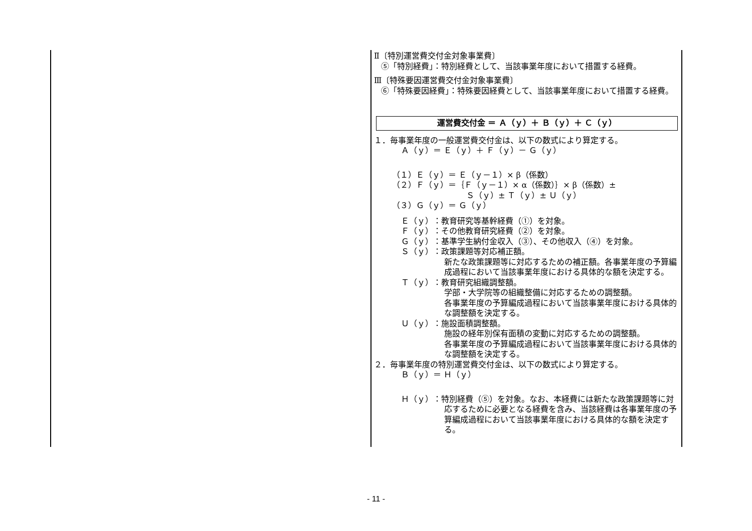Ⅱ〔特別運営費交付金対象事業費〕
⑤「特別経費」：特別経費として、当該事業年度において措置する経費。
Ⅲ〔特殊要因運営費交付金対象事業費〕
⑥「特殊要因経費」：特殊要因経費として、当該事業年度において措置する経費。
運営費交付金 ＝ Ａ（ｙ）＋ Ｂ（ｙ）＋ Ｃ（ｙ）
１．毎事業年度の一般運営費交付金は、以下の数式により算定する。
Ａ（ｙ）＝ Ｅ（ｙ）＋ Ｆ（ｙ）－ Ｇ（ｙ）
（１）Ｅ（ｙ）＝ Ｅ（ｙ－１）× β（係数）
（２）Ｆ（ｙ）＝｛Ｆ（ｙ－１）× α（係数）｝× β（係数）±
Ｓ（ｙ）± Ｔ（ｙ）± Ｕ（ｙ）
（３）Ｇ（ｙ）＝ Ｇ（ｙ）
Ｅ（ｙ）：教育研究等基幹経費（①）を対象。
Ｆ（ｙ）：その他教育研究経費（②）を対象。
Ｇ（ｙ）：基準学生納付金収入（③）、その他収入（④）を対象。
Ｓ（ｙ）：政策課題等対応補正額。
新たな政策課題等に対応するための補正額。各事業年度の予算編成過程において当該事業年度における具体的な額を決定する。
Ｔ（ｙ）：教育研究組織調整額。
学部・大学院等の組織整備に対応するための調整額。
各事業年度の予算編成過程において当該事業年度における具体的な調整額を決定する。
Ｕ（ｙ）：施設面積調整額。
施設の経年別保有面積の変動に対応するための調整額。
各事業年度の予算編成過程において当該事業年度における具体的な調整額を決定する。
２．毎事業年度の特別運営費交付金は、以下の数式により算定する。
Ｂ（ｙ）＝ Ｈ（ｙ）
Ｈ（ｙ）：特別経費（⑤）を対象。なお、本経費には新たな政策課題等に対応するために必要となる経費を含み、当該経費は各事業年度の予算編成過程において当該事業年度における具体的な額を決定する。
- 11 -